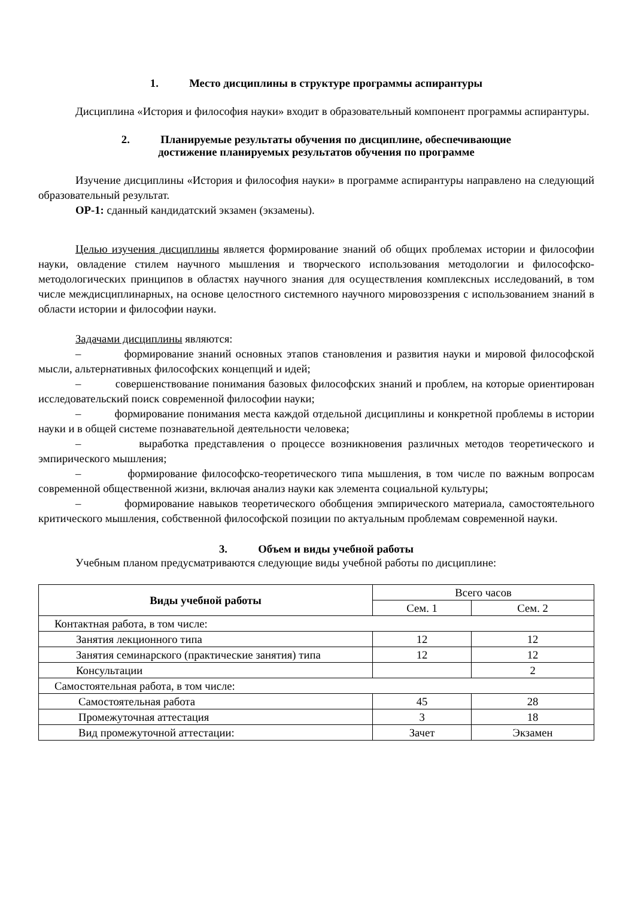1. Место дисциплины в структуре программы аспирантуры
Дисциплина «История и философия науки» входит в образовательный компонент программы аспирантуры.
2. Планируемые результаты обучения по дисциплине, обеспечивающие
достижение планируемых результатов обучения по программе
Изучение дисциплины «История и философия науки» в программе аспирантуры направлено на следующий образовательный результат.
ОР-1: сданный кандидатский экзамен (экзамены).
Целью изучения дисциплины является формирование знаний об общих проблемах истории и философии науки, овладение стилем научного мышления и творческого использования методологии и философско-методологических принципов в областях научного знания для осуществления комплексных исследований, в том числе междисциплинарных, на основе целостного системного научного мировоззрения с использованием знаний в области истории и философии науки.
Задачами дисциплины являются:
– формирование знаний основных этапов становления и развития науки и мировой философской мысли, альтернативных философских концепций и идей;
– совершенствование понимания базовых философских знаний и проблем, на которые ориентирован исследовательский поиск современной философии науки;
– формирование понимания места каждой отдельной дисциплины и конкретной проблемы в истории науки и в общей системе познавательной деятельности человека;
– выработка представления о процессе возникновения различных методов теоретического и эмпирического мышления;
– формирование философско-теоретического типа мышления, в том числе по важным вопросам современной общественной жизни, включая анализ науки как элемента социальной культуры;
– формирование навыков теоретического обобщения эмпирического материала, самостоятельного критического мышления, собственной философской позиции по актуальным проблемам современной науки.
3. Объем и виды учебной работы
Учебным планом предусматриваются следующие виды учебной работы по дисциплине:
| Виды учебной работы | Всего часов | |
| --- | --- | --- |
| | Сем. 1 | Сем. 2 |
| Контактная работа, в том числе: | | |
| Занятия лекционного типа | 12 | 12 |
| Занятия семинарского (практические занятия) типа | 12 | 12 |
| Консультации | | 2 |
| Самостоятельная работа, в том числе: | | |
| Самостоятельная работа | 45 | 28 |
| Промежуточная аттестация | 3 | 18 |
| Вид промежуточной аттестации: | Зачет | Экзамен |